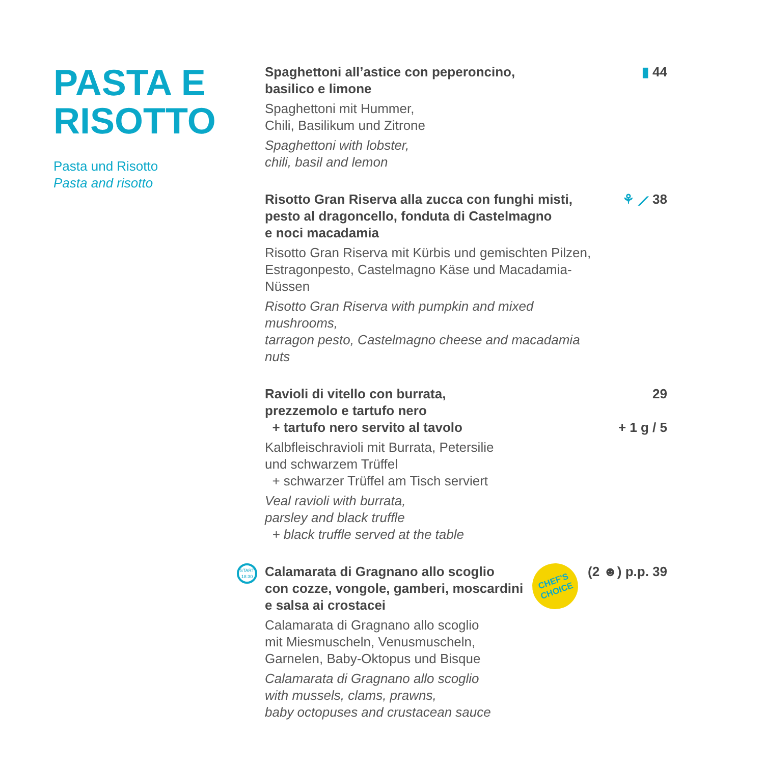PASTA E
RISOTTO
Pasta und Risotto
Pasta and risotto
Spaghettoni all’astice con peperoncino,
basilico e limone
Spaghettoni mit Hummer,
Chili, Basilikum und Zitrone
Spaghettoni with lobster,
chili, basil and lemon
▮ 44
Risotto Gran Riserva alla zucca con funghi misti,
pesto al dragoncello, fonduta di Castelmagno
e noci macadamia
Risotto Gran Riserva mit Kürbis und gemischten Pilzen,
Estragonpesto, Castelmagno Käse und Macadamia-Nüssen
Risotto Gran Riserva with pumpkin and mixed mushrooms,
tarragon pesto, Castelmagno cheese and macadamia nuts
⚘ ⟋ 38
Ravioli di vitello con burrata,
prezzemolo e tartufo nero
+ tartufo nero servito al tavolo
Kalbfleischravioli mit Burrata, Petersilie
und schwarzem Trüffel
+ schwarzer Trüffel am Tisch serviert
Veal ravioli with burrata,
parsley and black truffle
+ black truffle served at the table
29
+ 1 g / 5
START
18:30
CHEF'S
CHOICE
Calamarata di Gragnano allo scoglio
con cozze, vongole, gamberi, moscardini
e salsa ai crostacei
Calamarata di Gragnano allo scoglio
mit Miesmuscheln, Venusmuscheln,
Garnelen, Baby-Oktopus und Bisque
Calamarata di Gragnano allo scoglio
with mussels, clams, prawns,
baby octopuses and crustacean sauce
(2 ☻) p.p. 39